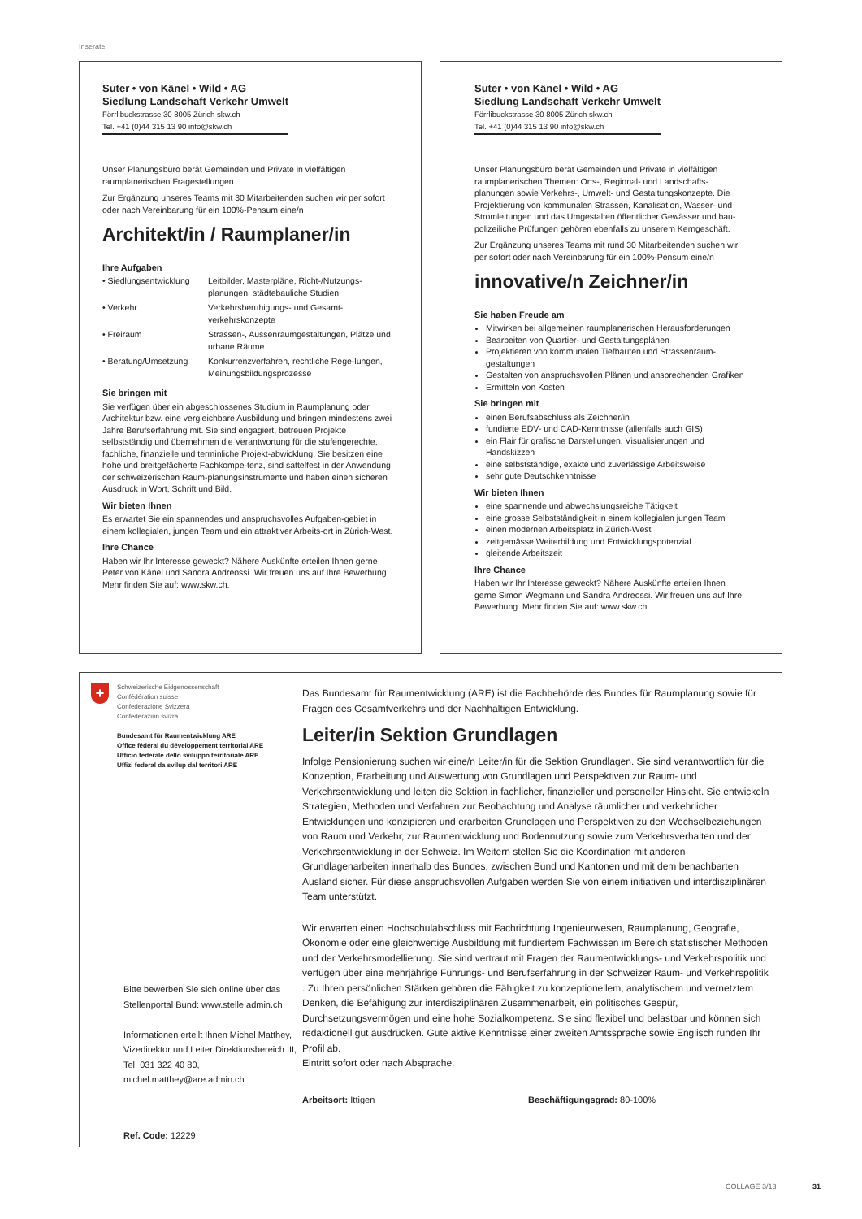Inserate
Suter • von Känel • Wild • AG
Siedlung Landschaft Verkehr Umwelt
Förrlibuckstrasse 30 8005 Zürich skw.ch
Tel. +41 (0)44 315 13 90 info@skw.ch
Unser Planungsbüro berät Gemeinden und Private in vielfältigen raumplanerischen Fragestellungen.
Zur Ergänzung unseres Teams mit 30 Mitarbeitenden suchen wir per sofort oder nach Vereinbarung für ein 100%-Pensum eine/n
Architekt/in / Raumplaner/in
Ihre Aufgaben
• Siedlungsentwicklung
Leitbilder, Masterpläne, Richt-/Nutzungs-planungen, städtebauliche Studien
• Verkehr Verkehrsberuhigungs- und Gesamt-verkehrskonzepte
• Freiraum Strassen-, Aussenraumgestaltungen, Plätze und urbane Räume
• Beratung/Umsetzung Konkurrenzverfahren, rechtliche Rege-lungen, Meinungsbildungsprozesse
Sie bringen mit
Sie verfügen über ein abgeschlossenes Studium in Raumplanung oder Architektur bzw. eine vergleichbare Ausbildung und bringen mindestens zwei Jahre Berufserfahrung mit. Sie sind engagiert, betreuen Projekte selbstständig und übernehmen die Verantwortung für die stufengerechte, fachliche, finanzielle und terminliche Projekt-abwicklung. Sie besitzen eine hohe und breitgefächerte Fachkompe-tenz, sind sattelfest in der Anwendung der schweizerischen Raum-planungsinstrumente und haben einen sicheren Ausdruck in Wort, Schrift und Bild.
Wir bieten Ihnen
Es erwartet Sie ein spannendes und anspruchsvolles Aufgaben-gebiet in einem kollegialen, jungen Team und ein attraktiver Arbeits-ort in Zürich-West.
Ihre Chance
Haben wir Ihr Interesse geweckt? Nähere Auskünfte erteilen Ihnen gerne Peter von Känel und Sandra Andreossi. Wir freuen uns auf Ihre Bewerbung. Mehr finden Sie auf: www.skw.ch.
Suter • von Känel • Wild • AG
Siedlung Landschaft Verkehr Umwelt
Förrlibuckstrasse 30 8005 Zürich skw.ch
Tel. +41 (0)44 315 13 90 info@skw.ch
Unser Planungsbüro berät Gemeinden und Private in vielfältigen raumplanerischen Themen: Orts-, Regional- und Landschafts-planungen sowie Verkehrs-, Umwelt- und Gestaltungskonzepte. Die Projektierung von kommunalen Strassen, Kanalisation, Wasser- und Stromleitungen und das Umgestalten öffentlicher Gewässer und bau-polizeiliche Prüfungen gehören ebenfalls zu unserem Kerngeschäft.
Zur Ergänzung unseres Teams mit rund 30 Mitarbeitenden suchen wir per sofort oder nach Vereinbarung für ein 100%-Pensum eine/n
innovative/n Zeichner/in
Sie haben Freude am
Mitwirken bei allgemeinen raumplanerischen Herausforderungen
Bearbeiten von Quartier- und Gestaltungsplänen
Projektieren von kommunalen Tiefbauten und Strassenraum-gestaltungen
Gestalten von anspruchsvollen Plänen und ansprechenden Grafiken
Ermitteln von Kosten
Sie bringen mit
einen Berufsabschluss als Zeichner/in
fundierte EDV- und CAD-Kenntnisse (allenfalls auch GIS)
ein Flair für grafische Darstellungen, Visualisierungen und Handskizzen
eine selbstständige, exakte und zuverlässige Arbeitsweise
sehr gute Deutschkenntnisse
Wir bieten Ihnen
eine spannende und abwechslungsreiche Tätigkeit
eine grosse Selbstständigkeit in einem kollegialen jungen Team
einen modernen Arbeitsplatz in Zürich-West
zeitgemässe Weiterbildung und Entwicklungspotenzial
gleitende Arbeitszeit
Ihre Chance
Haben wir Ihr Interesse geweckt? Nähere Auskünfte erteilen Ihnen gerne Simon Wegmann und Sandra Andreossi. Wir freuen uns auf Ihre Bewerbung. Mehr finden Sie auf: www.skw.ch.
+
Schweizerische Eidgenossenschaft
Confédération suisse
Confederazione Svizzera
Confederaziun svizra
Bundesamt für Raumentwicklung ARE
Office fédéral du développement territorial ARE
Ufficio federale dello sviluppo territoriale ARE
Uffizi federal da svilup dal territori ARE
Bitte bewerben Sie sich online über das Stellenportal Bund: www.stelle.admin.ch
Informationen erteilt Ihnen Michel Matthey, Vizedirektor und Leiter Direktionsbereich III, Tel: 031 322 40 80, michel.matthey@are.admin.ch
Ref. Code: 12229
Das Bundesamt für Raumentwicklung (ARE) ist die Fachbehörde des Bundes für Raumplanung sowie für Fragen des Gesamtverkehrs und der Nachhaltigen Entwicklung.
Leiter/in Sektion Grundlagen
Infolge Pensionierung suchen wir eine/n Leiter/in für die Sektion Grundlagen. Sie sind verantwortlich für die Konzeption, Erarbeitung und Auswertung von Grundlagen und Perspektiven zur Raum- und Verkehrsentwicklung und leiten die Sektion in fachlicher, finanzieller und personeller Hinsicht. Sie entwickeln Strategien, Methoden und Verfahren zur Beobachtung und Analyse räumlicher und verkehrlicher Entwicklungen und konzipieren und erarbeiten Grundlagen und Perspektiven zu den Wechselbeziehungen von Raum und Verkehr, zur Raumentwicklung und Bodennutzung sowie zum Verkehrsverhalten und der Verkehrsentwicklung in der Schweiz. Im Weitern stellen Sie die Koordination mit anderen Grundlagenarbeiten innerhalb des Bundes, zwischen Bund und Kantonen und mit dem benachbarten Ausland sicher. Für diese anspruchsvollen Aufgaben werden Sie von einem initiativen und interdisziplinären Team unterstützt.
Wir erwarten einen Hochschulabschluss mit Fachrichtung Ingenieurwesen, Raumplanung, Geografie, Ökonomie oder eine gleichwertige Ausbildung mit fundiertem Fachwissen im Bereich statistischer Methoden und der Verkehrsmodellierung. Sie sind vertraut mit Fragen der Raumentwicklungs- und Verkehrspolitik und verfügen über eine mehrjährige Führungs- und Berufserfahrung in der Schweizer Raum- und Verkehrspolitik . Zu Ihren persönlichen Stärken gehören die Fähigkeit zu konzeptionellem, analytischem und vernetztem Denken, die Befähigung zur interdisziplinären Zusammenarbeit, ein politisches Gespür, Durchsetzungsvermögen und eine hohe Sozialkompetenz. Sie sind flexibel und belastbar und können sich redaktionell gut ausdrücken. Gute aktive Kenntnisse einer zweiten Amtssprache sowie Englisch runden Ihr Profil ab.
Eintritt sofort oder nach Absprache.
Arbeitsort: Ittigen Beschäftigungsgrad: 80-100%
COLLAGE 3/13 31